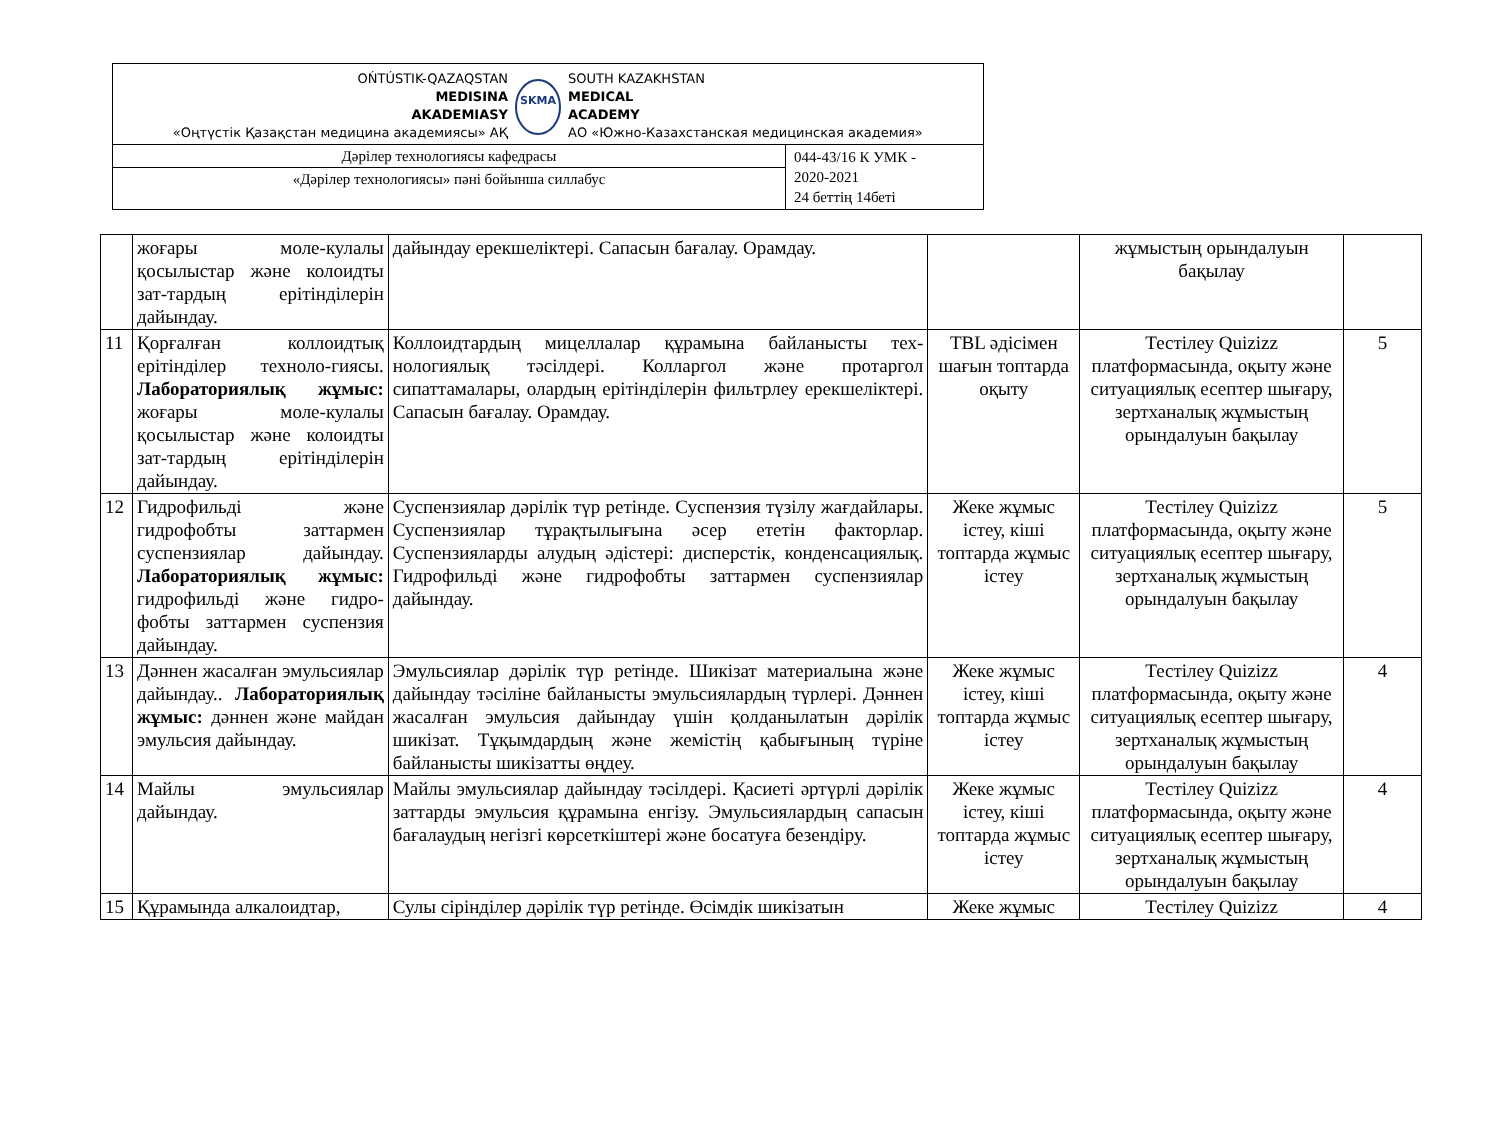OŃTÚSTIK-QAZAQSTAN
MEDISINA
AKADEMIASY
«Оңтүстік Қазақстан медицина академиясы» АҚ
SKMA
SOUTH KAZAKHSTAN
MEDICAL
ACADEMY
АО «Южно-Казахстанская медицинская академия»
Дәрілер технологиясы кафедрасы
«Дәрілер технологиясы» пәні бойынша силлабус
044-43/16 К УМК -
2020-2021
24 беттің 14беті
| | жоғары моле-кулалы қосылыстар және колоидты зат-тардың ерітінділерін дайындау. | дайындау ерекшеліктері. Сапасын бағалау. Орамдау. | | жұмыстың орындалуын бақылау | |
| 11 | Қорғалған коллоидтық ерітінділер техноло-гиясы. Лабораториялық жұмыс: жоғары моле-кулалы қосылыстар және колоидты зат-тардың ерітінділерін дайындау. | Коллоидтардың мицеллалар құрамына байланысты тех-нологиялық тәсілдері. Колларгол және протаргол сипаттамалары, олардың ерітінділерін фильтрлеу ерекшеліктері. Сапасын бағалау. Орамдау. | TBL әдісімен шағын топтарда оқыту | Тестілеу Quizizz платформасында, оқыту және ситуациялық есептер шығару, зертханалық жұмыстың орындалуын бақылау | 5 |
| 12 | Гидрофильді және гидрофобты заттармен суспензиялар дайындау. Лабораториялық жұмыс: гидрофильді және гидро-фобты заттармен суспензия дайындау. | Суспензиялар дәрілік түр ретінде. Суспензия түзілу жағдайлары. Суспензиялар тұрақтылығына әсер ететін факторлар. Суспензияларды алудың әдістері: дисперстік, конденсациялық. Гидрофильді және гидрофобты заттармен суспензиялар дайындау. | Жеке жұмыс істеу, кіші топтарда жұмыс істеу | Тестілеу Quizizz платформасында, оқыту және ситуациялық есептер шығару, зертханалық жұмыстың орындалуын бақылау | 5 |
| 13 | Дәннен жасалған эмульсиялар дайындау.. Лабораториялық жұмыс: дәннен және майдан эмульсия дайындау. | Эмульсиялар дәрілік түр ретінде. Шикізат материалына және дайындау тәсіліне байланысты эмульсиялардың түрлері. Дәннен жасалған эмульсия дайындау үшін қолданылатын дәрілік шикізат. Тұқымдардың және жемістің қабығының түріне байланысты шикізатты өңдеу. | Жеке жұмыс істеу, кіші топтарда жұмыс істеу | Тестілеу Quizizz платформасында, оқыту және ситуациялық есептер шығару, зертханалық жұмыстың орындалуын бақылау | 4 |
| 14 | Майлы эмульсиялар дайындау. | Майлы эмульсиялар дайындау тәсілдері. Қасиеті әртүрлі дәрілік заттарды эмульсия құрамына енгізу. Эмульсиялардың сапасын бағалаудың негізгі көрсеткіштері және босатуға безендіру. | Жеке жұмыс істеу, кіші топтарда жұмыс істеу | Тестілеу Quizizz платформасында, оқыту және ситуациялық есептер шығару, зертханалық жұмыстың орындалуын бақылау | 4 |
| 15 | Құрамында алкалоидтар, | Сулы сірінділер дәрілік түр ретінде. Өсімдік шикізатын | Жеке жұмыс | Тестілеу Quizizz | 4 |